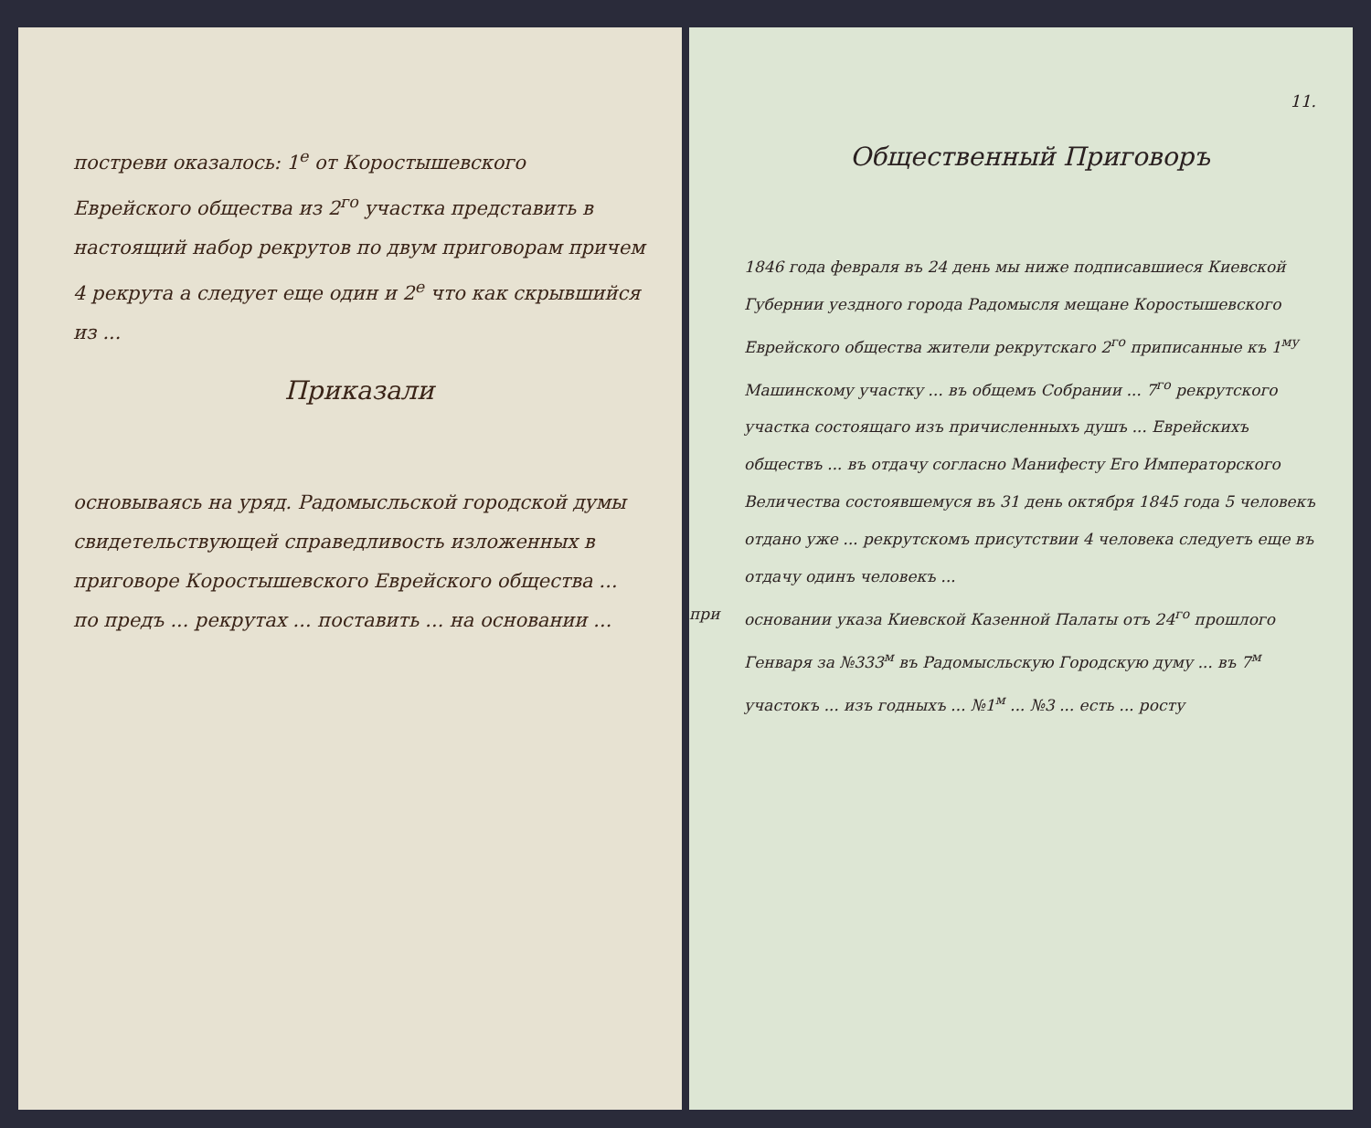постреви оказалось: 1<sup>е</sup> от Коростышевского Еврейского общества из 2<sup>го</sup> участка представить в настоящий набор рекрутов по двум приговорам причем 4 рекрута а следует еще один и 2<sup>е</sup> что как скрывшийся из ...
Приказали
основываясь на уряд. Радомысльской городской думы свидетельствующей справедливость изложенных в приговоре Коростышевского Еврейского общества ... по предъ ... рекрутах ... поставить ... на основании ...
11.
Общественный Приговоръ
1846 года февраля въ 24 день мы ниже подписавшиеся Киевской Губернии уездного города Радомысля мещане Коростышевского Еврейского общества жители рекрутскаго 2<sup>го</sup> приписанные къ 1<sup>му</sup> Машинскому участку ... въ общемъ Собрании ... 7<sup>го</sup> рекрутского участка состоящаго изъ причисленныхъ душъ ... Еврейскихъ обществъ ... въ отдачу согласно Манифесту Его Императорского Величества состоявшемуся въ 31 день октября 1845 года 5 человекъ отдано уже ... рекрутскомъ присутствии 4 человека следуетъ еще въ отдачу одинъ человекъ ...
при основании указа Киевской Казенной Палаты отъ 24<sup>го</sup> прошлого Генваря за №333<sup>м</sup> въ Радомысльскую Городскую думу ... въ 7<sup>м</sup> участокъ ... изъ годныхъ ... №1<sup>м</sup> ... №3 ... есть ... росту